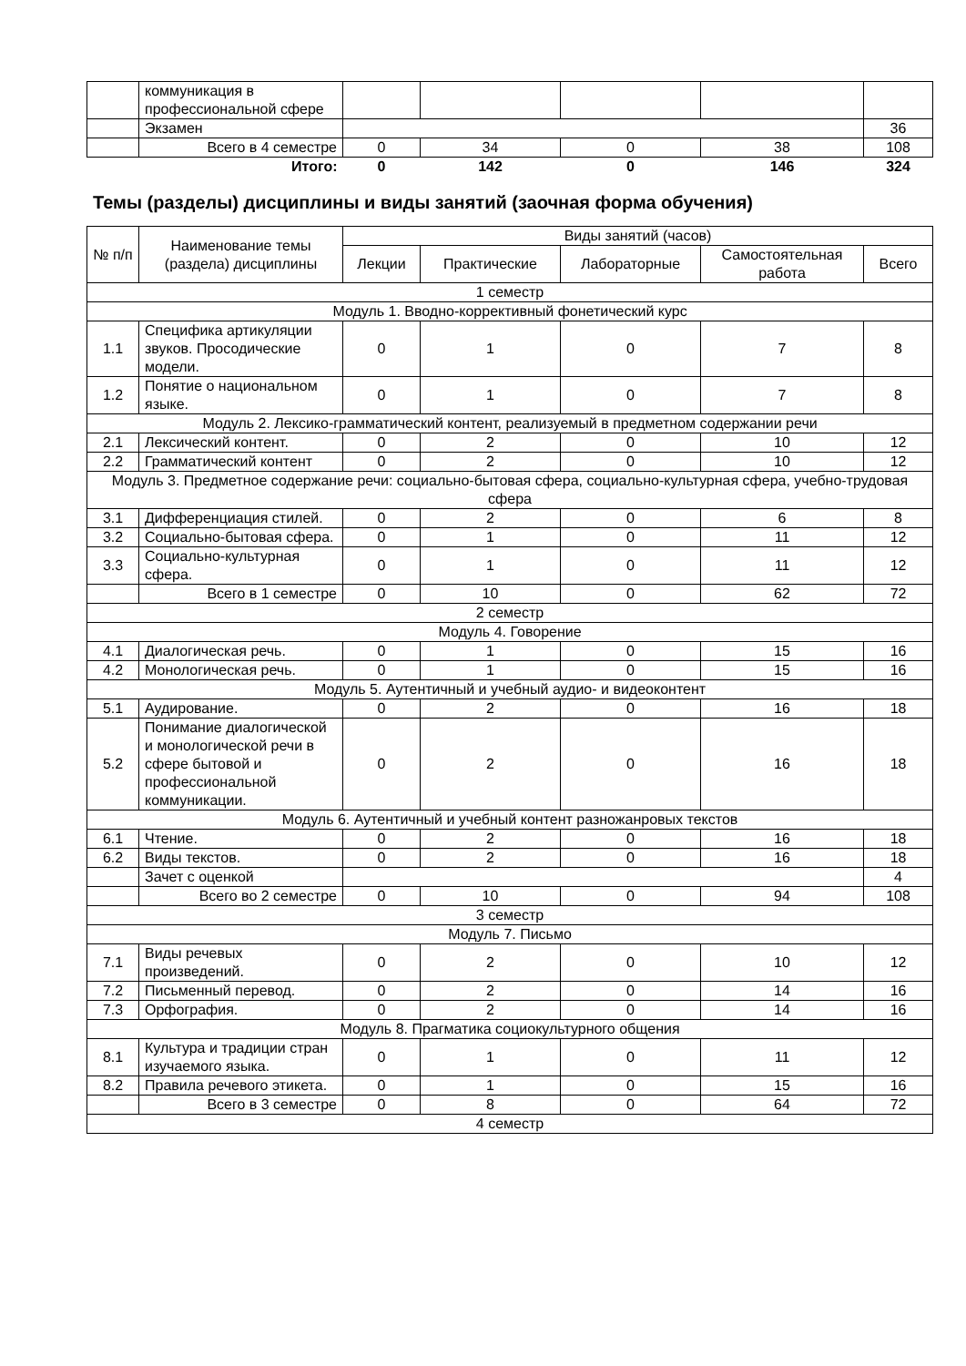| | коммуникация в профессиональной сфере | | | | | |
| | Экзамен | | | | | 36 |
| | Всего в 4 семестре | 0 | 34 | 0 | 38 | 108 |
| | Итого: | 0 | 142 | 0 | 146 | 324 |
Темы (разделы) дисциплины и виды занятий (заочная форма обучения)
| № п/п | Наименование темы (раздела) дисциплины | Виды занятий (часов) | | | | |
| --- | --- | --- | --- | --- | --- | --- |
| | | Лекции | Практические | Лабораторные | Самостоятельная работа | Всего |
| 1 семестр | | | | | | |
| Модуль 1. Вводно-коррективный фонетический курс | | | | | | |
| 1.1 | Специфика артикуляции звуков. Просодические модели. | 0 | 1 | 0 | 7 | 8 |
| 1.2 | Понятие о национальном языке. | 0 | 1 | 0 | 7 | 8 |
| Модуль 2. Лексико-грамматический контент, реализуемый в предметном содержании речи | | | | | | |
| 2.1 | Лексический контент. | 0 | 2 | 0 | 10 | 12 |
| 2.2 | Грамматический контент | 0 | 2 | 0 | 10 | 12 |
| Модуль 3. Предметное содержание речи: социально-бытовая сфера, социально-культурная сфера, учебно-трудовая сфера | | | | | | |
| 3.1 | Дифференциация стилей. | 0 | 2 | 0 | 6 | 8 |
| 3.2 | Социально-бытовая сфера. | 0 | 1 | 0 | 11 | 12 |
| 3.3 | Социально-культурная сфера. | 0 | 1 | 0 | 11 | 12 |
| | Всего в 1 семестре | 0 | 10 | 0 | 62 | 72 |
| 2 семестр | | | | | | |
| Модуль 4. Говорение | | | | | | |
| 4.1 | Диалогическая речь. | 0 | 1 | 0 | 15 | 16 |
| 4.2 | Монологическая речь. | 0 | 1 | 0 | 15 | 16 |
| Модуль 5. Аутентичный и учебный аудио- и видеоконтент | | | | | | |
| 5.1 | Аудирование. | 0 | 2 | 0 | 16 | 18 |
| 5.2 | Понимание диалогической и монологической речи в сфере бытовой и профессиональной коммуникации. | 0 | 2 | 0 | 16 | 18 |
| Модуль 6. Аутентичный и учебный контент разножанровых текстов | | | | | | |
| 6.1 | Чтение. | 0 | 2 | 0 | 16 | 18 |
| 6.2 | Виды текстов. | 0 | 2 | 0 | 16 | 18 |
| | Зачет с оценкой | | | | | 4 |
| | Всего во 2 семестре | 0 | 10 | 0 | 94 | 108 |
| 3 семестр | | | | | | |
| Модуль 7. Письмо | | | | | | |
| 7.1 | Виды речевых произведений. | 0 | 2 | 0 | 10 | 12 |
| 7.2 | Письменный перевод. | 0 | 2 | 0 | 14 | 16 |
| 7.3 | Орфография. | 0 | 2 | 0 | 14 | 16 |
| Модуль 8. Прагматика социокультурного общения | | | | | | |
| 8.1 | Культура и традиции стран изучаемого языка. | 0 | 1 | 0 | 11 | 12 |
| 8.2 | Правила речевого этикета. | 0 | 1 | 0 | 15 | 16 |
| | Всего в 3 семестре | 0 | 8 | 0 | 64 | 72 |
| 4 семестр | | | | | | |